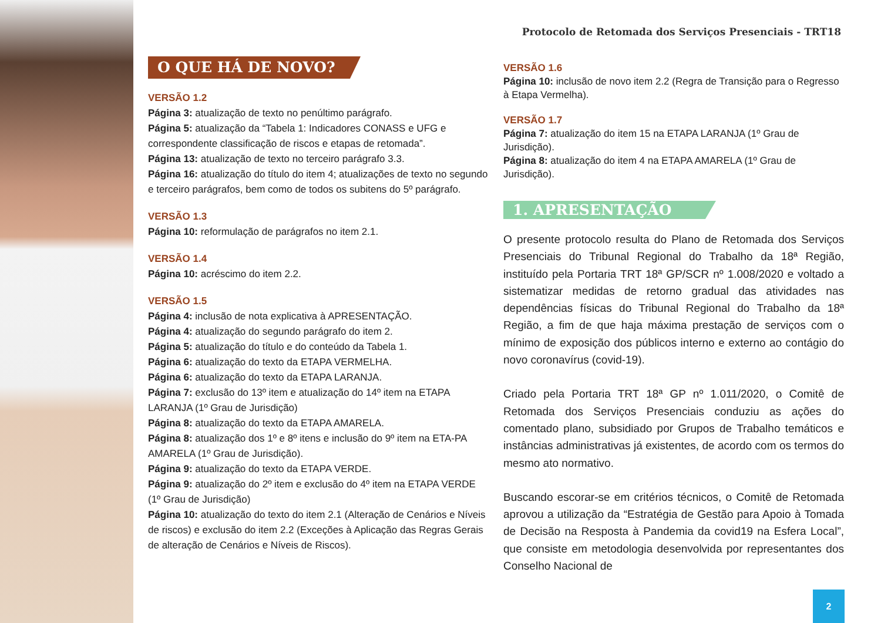Protocolo de Retomada dos Serviços Presenciais - TRT18
O QUE HÁ DE NOVO?
VERSÃO 1.2
Página 3: atualização de texto no penúltimo parágrafo.
Página 5: atualização da “Tabela 1: Indicadores CONASS e UFG e correspondente classificação de riscos e etapas de retomada”.
Página 13: atualização de texto no terceiro parágrafo 3.3.
Página 16: atualização do título do item 4; atualizações de texto no segundo e terceiro parágrafos, bem como de todos os subitens do 5º parágrafo.
VERSÃO 1.3
Página 10: reformulação de parágrafos no item 2.1.
VERSÃO 1.4
Página 10: acréscimo do item 2.2.
VERSÃO 1.5
Página 4: inclusão de nota explicativa à APRESENTAÇÃO.
Página 4: atualização do segundo parágrafo do item 2.
Página 5: atualização do título e do conteúdo da Tabela 1.
Página 6: atualização do texto da ETAPA VERMELHA.
Página 6: atualização do texto da ETAPA LARANJA.
Página 7: exclusão do 13º item e atualização do 14º item na ETAPA LARANJA (1º Grau de Jurisdição)
Página 8: atualização do texto da ETAPA AMARELA.
Página 8: atualização dos 1º e 8º itens e inclusão do 9º item na ETA-PA AMARELA (1º Grau de Jurisdição).
Página 9: atualização do texto da ETAPA VERDE.
Página 9: atualização do 2º item e exclusão do 4º item na ETAPA VERDE (1º Grau de Jurisdição)
Página 10: atualização do texto do item 2.1 (Alteração de Cenários e Níveis de riscos) e exclusão do item 2.2 (Exceções à Aplicação das Regras Gerais de alteração de Cenários e Níveis de Riscos).
VERSÃO 1.6
Página 10: inclusão de novo item 2.2 (Regra de Transição para o Regresso à Etapa Vermelha).
VERSÃO 1.7
Página 7: atualização do item 15 na ETAPA LARANJA (1º Grau de Jurisdição).
Página 8: atualização do item 4 na ETAPA AMARELA (1º Grau de Jurisdição).
1. APRESENTAÇÃO
O presente protocolo resulta do Plano de Retomada dos Serviços Presenciais do Tribunal Regional do Trabalho da 18ª Região, instituído pela Portaria TRT 18ª GP/SCR nº 1.008/2020 e voltado a sistematizar medidas de retorno gradual das atividades nas dependências físicas do Tribunal Regional do Trabalho da 18ª Região, a fim de que haja máxima prestação de serviços com o mínimo de exposição dos públicos interno e externo ao contágio do novo coronavírus (covid-19).
Criado pela Portaria TRT 18ª GP nº 1.011/2020, o Comitê de Retomada dos Serviços Presenciais conduziu as ações do comentado plano, subsidiado por Grupos de Trabalho temáticos e instâncias administrativas já existentes, de acordo com os termos do mesmo ato normativo.
Buscando escorar-se em critérios técnicos, o Comitê de Retomada aprovou a utilização da “Estratégia de Gestão para Apoio à Tomada de Decisão na Resposta à Pandemia da covid19 na Esfera Local”, que consiste em metodologia desenvolvida por representantes dos Conselho Nacional de
2